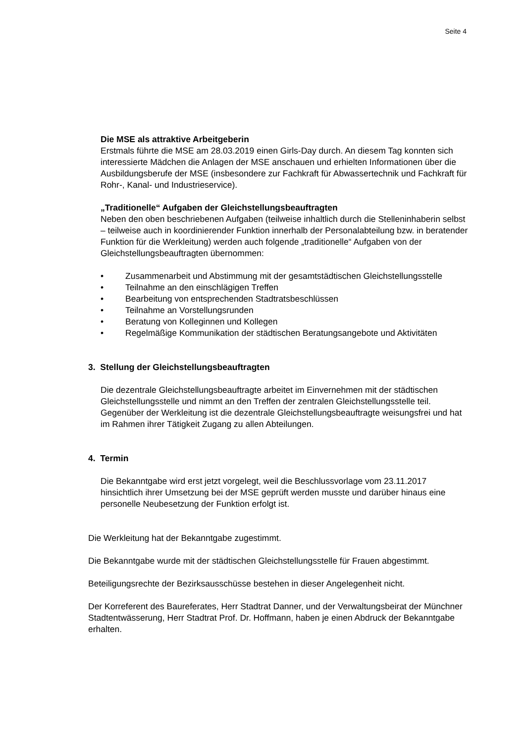Seite 4
Die MSE als attraktive Arbeitgeberin
Erstmals führte die MSE am 28.03.2019 einen Girls-Day durch. An diesem Tag konnten sich interessierte Mädchen die Anlagen der MSE anschauen und erhielten Informationen über die Ausbildungsberufe der MSE (insbesondere zur Fachkraft für Abwassertechnik und Fachkraft für Rohr-, Kanal- und Industrieservice).
„Traditionelle“ Aufgaben der Gleichstellungsbeauftragten
Neben den oben beschriebenen Aufgaben (teilweise inhaltlich durch die Stellen­inhaberin selbst – teilweise auch in koordinierender Funktion innerhalb der Personal­abteilung bzw. in beratender Funktion für die Werkleitung) werden auch folgende „traditionelle“ Aufgaben von der Gleichstellungsbeauftragten übernommen:
• Zusammenarbeit und Abstimmung mit der gesamtstädtischen Gleichstellungsstelle
• Teilnahme an den einschlägigen Treffen
• Bearbeitung von entsprechenden Stadtratsbeschlüssen
• Teilnahme an Vorstellungsrunden
• Beratung von Kolleginnen und Kollegen
• Regelmäßige Kommunikation der städtischen Beratungsangebote und Aktivitäten
3. Stellung der Gleichstellungsbeauftragten
Die dezentrale Gleichstellungsbeauftragte arbeitet im Einvernehmen mit der städtischen Gleichstellungsstelle und nimmt an den Treffen der zentralen Gleichstel­lungsstelle teil. Gegenüber der Werkleitung ist die dezentrale Gleichstellungsbeauf­tragte weisungsfrei und hat im Rahmen ihrer Tätigkeit Zugang zu allen Abteilungen.
4. Termin
Die Bekanntgabe wird erst jetzt vorgelegt, weil die Beschlussvorlage vom 23.11.2017 hinsichtlich ihrer Umsetzung bei der MSE geprüft werden musste und darüber hinaus eine personelle Neubesetzung der Funktion erfolgt ist.
Die Werkleitung hat der Bekanntgabe zugestimmt.
Die Bekanntgabe wurde mit der städtischen Gleichstellungsstelle für Frauen abgestimmt.
Beteiligungsrechte der Bezirksausschüsse bestehen in dieser Angelegenheit nicht.
Der Korreferent des Baureferates, Herr Stadtrat Danner, und der Verwaltungsbeirat der Münchner Stadtentwässerung, Herr Stadtrat Prof. Dr. Hoffmann, haben je einen Abdruck der Bekanntgabe erhalten.